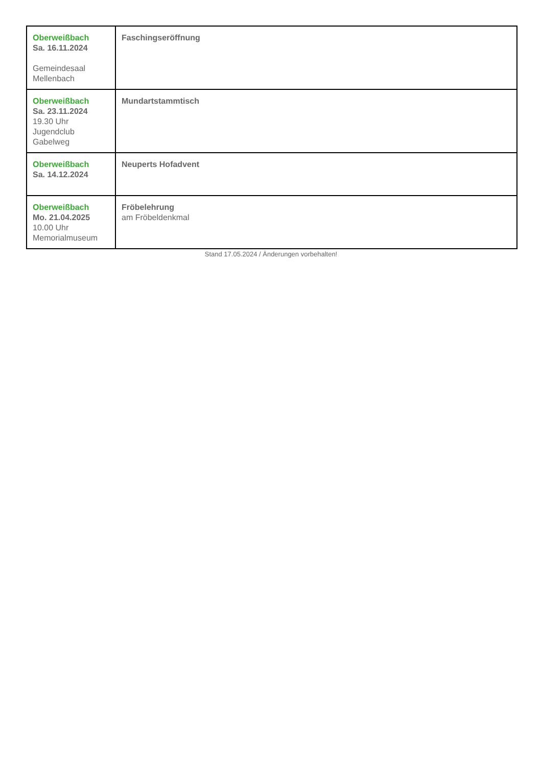| Oberweißbach Sa. 16.11.2024 Gemeindesaal Mellenbach | Faschingseröffnung |
| Oberweißbach Sa. 23.11.2024 19.30 Uhr Jugendclub Gabelweg | Mundartstammtisch |
| Oberweißbach Sa. 14.12.2024 | Neuperts Hofadvent |
| Oberweißbach Mo. 21.04.2025 10.00 Uhr Memorialmuseum | Fröbelehrung am Fröbeldenkmal |
Stand 17.05.2024 / Änderungen vorbehalten!